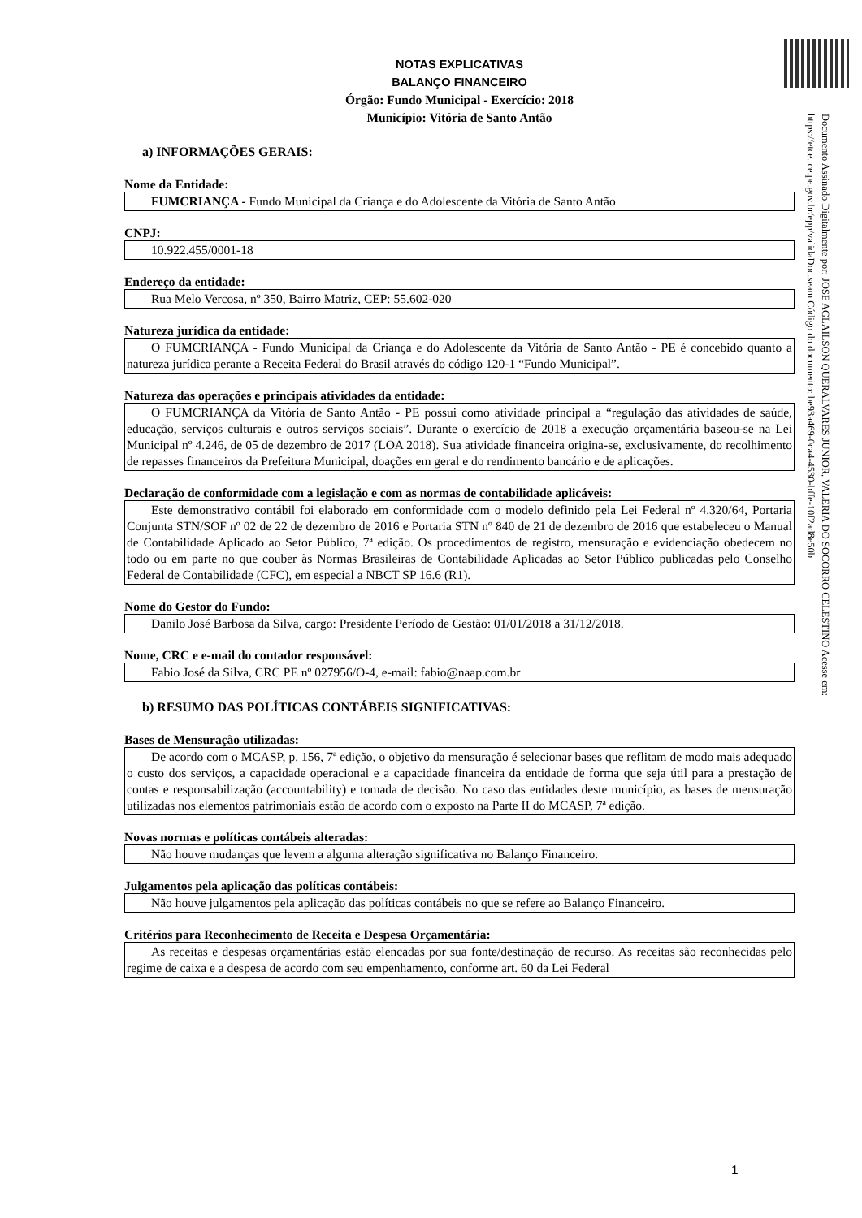Documento Assinado Digitalmente por: JOSE AGLAILSON QUERALVARES JUNIOR, VALERIA DO SOCORRO CELESTINO Acesse em: https://etce.tce.pe.gov.br/epp/validaDoc.seam Código do documento: be93a469-0ca4-4530-bffe-10f2ad8e50b
NOTAS EXPLICATIVAS
BALANÇO FINANCEIRO
Órgão: Fundo Municipal - Exercício: 2018
Município: Vitória de Santo Antão
a) INFORMAÇÕES GERAIS:
Nome da Entidade:
FUMCRIANÇA - Fundo Municipal da Criança e do Adolescente da Vitória de Santo Antão
CNPJ:
10.922.455/0001-18
Endereço da entidade:
Rua Melo Vercosa, nº 350, Bairro Matriz, CEP: 55.602-020
Natureza jurídica da entidade:
O FUMCRIANÇA - Fundo Municipal da Criança e do Adolescente da Vitória de Santo Antão - PE é concebido quanto a natureza jurídica perante a Receita Federal do Brasil através do código 120-1 “Fundo Municipal”.
Natureza das operações e principais atividades da entidade:
O FUMCRIANÇA da Vitória de Santo Antão - PE possui como atividade principal a “regulação das atividades de saúde, educação, serviços culturais e outros serviços sociais”. Durante o exercício de 2018 a execução orçamentária baseou-se na Lei Municipal nº 4.246, de 05 de dezembro de 2017 (LOA 2018). Sua atividade financeira origina-se, exclusivamente, do recolhimento de repasses financeiros da Prefeitura Municipal, doações em geral e do rendimento bancário e de aplicações.
Declaração de conformidade com a legislação e com as normas de contabilidade aplicáveis:
Este demonstrativo contábil foi elaborado em conformidade com o modelo definido pela Lei Federal nº 4.320/64, Portaria Conjunta STN/SOF nº 02 de 22 de dezembro de 2016 e Portaria STN nº 840 de 21 de dezembro de 2016 que estabeleceu o Manual de Contabilidade Aplicado ao Setor Público, 7ª edição. Os procedimentos de registro, mensuração e evidenciação obedecem no todo ou em parte no que couber às Normas Brasileiras de Contabilidade Aplicadas ao Setor Público publicadas pelo Conselho Federal de Contabilidade (CFC), em especial a NBCT SP 16.6 (R1).
Nome do Gestor do Fundo:
Danilo José Barbosa da Silva, cargo: Presidente Período de Gestão: 01/01/2018 a 31/12/2018.
Nome, CRC e e-mail do contador responsável:
Fabio José da Silva, CRC PE nº 027956/O-4, e-mail: fabio@naap.com.br
b) RESUMO DAS POLÍTICAS CONTÁBEIS SIGNIFICATIVAS:
Bases de Mensuração utilizadas:
De acordo com o MCASP, p. 156, 7ª edição, o objetivo da mensuração é selecionar bases que reflitam de modo mais adequado o custo dos serviços, a capacidade operacional e a capacidade financeira da entidade de forma que seja útil para a prestação de contas e responsabilização (accountability) e tomada de decisão. No caso das entidades deste município, as bases de mensuração utilizadas nos elementos patrimoniais estão de acordo com o exposto na Parte II do MCASP, 7ª edição.
Novas normas e políticas contábeis alteradas:
Não houve mudanças que levem a alguma alteração significativa no Balanço Financeiro.
Julgamentos pela aplicação das políticas contábeis:
Não houve julgamentos pela aplicação das políticas contábeis no que se refere ao Balanço Financeiro.
Critérios para Reconhecimento de Receita e Despesa Orçamentária:
As receitas e despesas orçamentárias estão elencadas por sua fonte/destinação de recurso. As receitas são reconhecidas pelo regime de caixa e a despesa de acordo com seu empenhamento, conforme art. 60 da Lei Federal
1